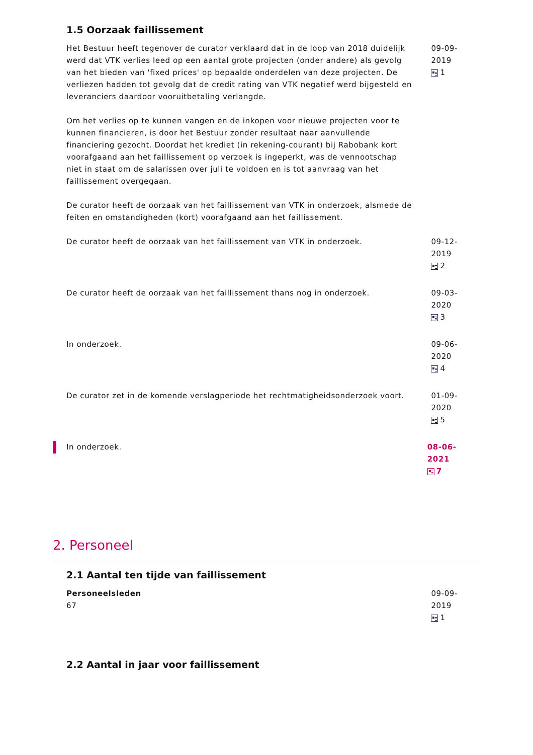1.5 Oorzaak faillissement
Het Bestuur heeft tegenover de curator verklaard dat in de loop van 2018 duidelijk werd dat VTK verlies leed op een aantal grote projecten (onder andere) als gevolg van het bieden van 'fixed prices' op bepaalde onderdelen van deze projecten. De verliezen hadden tot gevolg dat de credit rating van VTK negatief werd bijgesteld en leveranciers daardoor vooruitbetaling verlangde.
Om het verlies op te kunnen vangen en de inkopen voor nieuwe projecten voor te kunnen financieren, is door het Bestuur zonder resultaat naar aanvullende financiering gezocht. Doordat het krediet (in rekening-courant) bij Rabobank kort voorafgaand aan het faillissement op verzoek is ingeperkt, was de vennootschap niet in staat om de salarissen over juli te voldoen en is tot aanvraag van het faillissement overgegaan.
De curator heeft de oorzaak van het faillissement van VTK in onderzoek, alsmede de feiten en omstandigheden (kort) voorafgaand aan het faillissement.
09-09-2019
1
De curator heeft de oorzaak van het faillissement van VTK in onderzoek. 09-12-2019
2
De curator heeft de oorzaak van het faillissement thans nog in onderzoek.
09-03-2020
3
In onderzoek. 09-06-2020
4
De curator zet in de komende verslagperiode het rechtmatigheidsonderzoek voort.
01-09-2020
5
In onderzoek. 08-06-2021
7
2. Personeel
2.1 Aantal ten tijde van faillissement
Personeelsleden
67
09-09-2019
1
2.2 Aantal in jaar voor faillissement